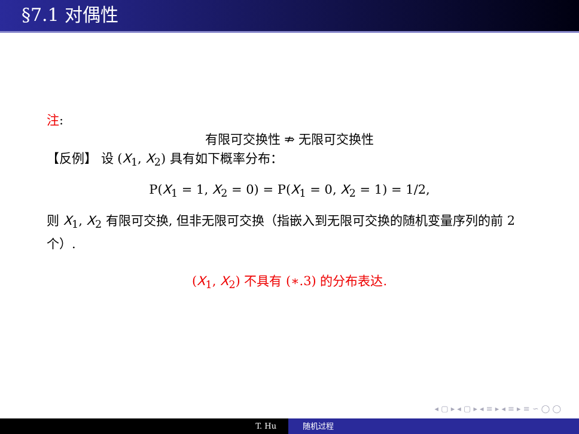§7.1 对偶性
注:
有限可交换性 ⇏ 无限可交换性
【反例】 设 (X<sub>1</sub>, X<sub>2</sub>) 具有如下概率分布：
P(X<sub>1</sub> = 1, X<sub>2</sub> = 0) = P(X<sub>1</sub> = 0, X<sub>2</sub> = 1) = 1/2,
则 X<sub>1</sub>, X<sub>2</sub> 有限可交换, 但非无限可交换（指嵌入到无限可交换的随机变量序列的前 2 个）.
(X<sub>1</sub>, X<sub>2</sub>) 不具有 (∗.3) 的分布表达.
◂ ▢ ▸ ◂ ▢ ▸ ◂ ≡ ▸ ◂ ≡ ▸ ≡ ∽ ◯ ◯
T. Hu 随机过程